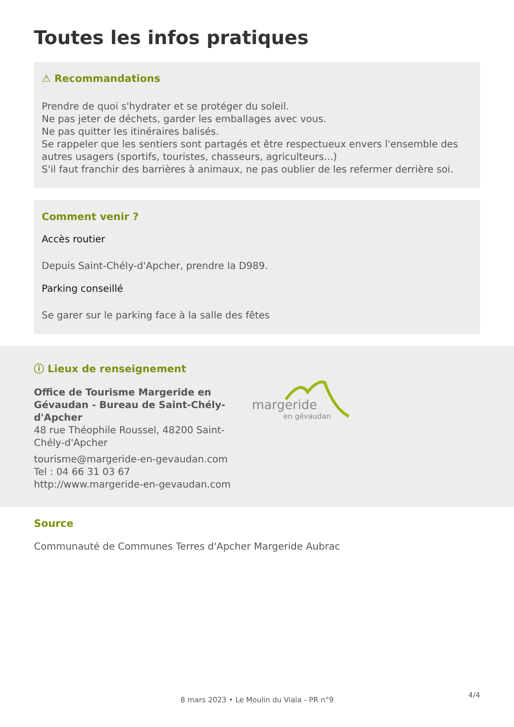Toutes les infos pratiques
⚠ Recommandations
Prendre de quoi s'hydrater et se protéger du soleil.
Ne pas jeter de déchets, garder les emballages avec vous.
Ne pas quitter les itinéraires balisés.
Se rappeler que les sentiers sont partagés et être respectueux envers l'ensemble des autres usagers (sportifs, touristes, chasseurs, agriculteurs...)
S'il faut franchir des barrières à animaux, ne pas oublier de les refermer derrière soi.
Comment venir ?
Accès routier
Depuis Saint-Chély-d'Apcher, prendre la D989.
Parking conseillé
Se garer sur le parking face à la salle des fêtes
ⓘ Lieux de renseignement
Office de Tourisme Margeride en Gévaudan - Bureau de Saint-Chély-d'Apcher
48 rue Théophile Roussel, 48200 Saint-Chély-d'Apcher
tourisme@margeride-en-gevaudan.com
Tel : 04 66 31 03 67
http://www.margeride-en-gevaudan.com
margeride
en gévaudan
Source
Communauté de Communes Terres d'Apcher Margeride Aubrac
8 mars 2023 • Le Moulin du Viala - PR n°9
4/4